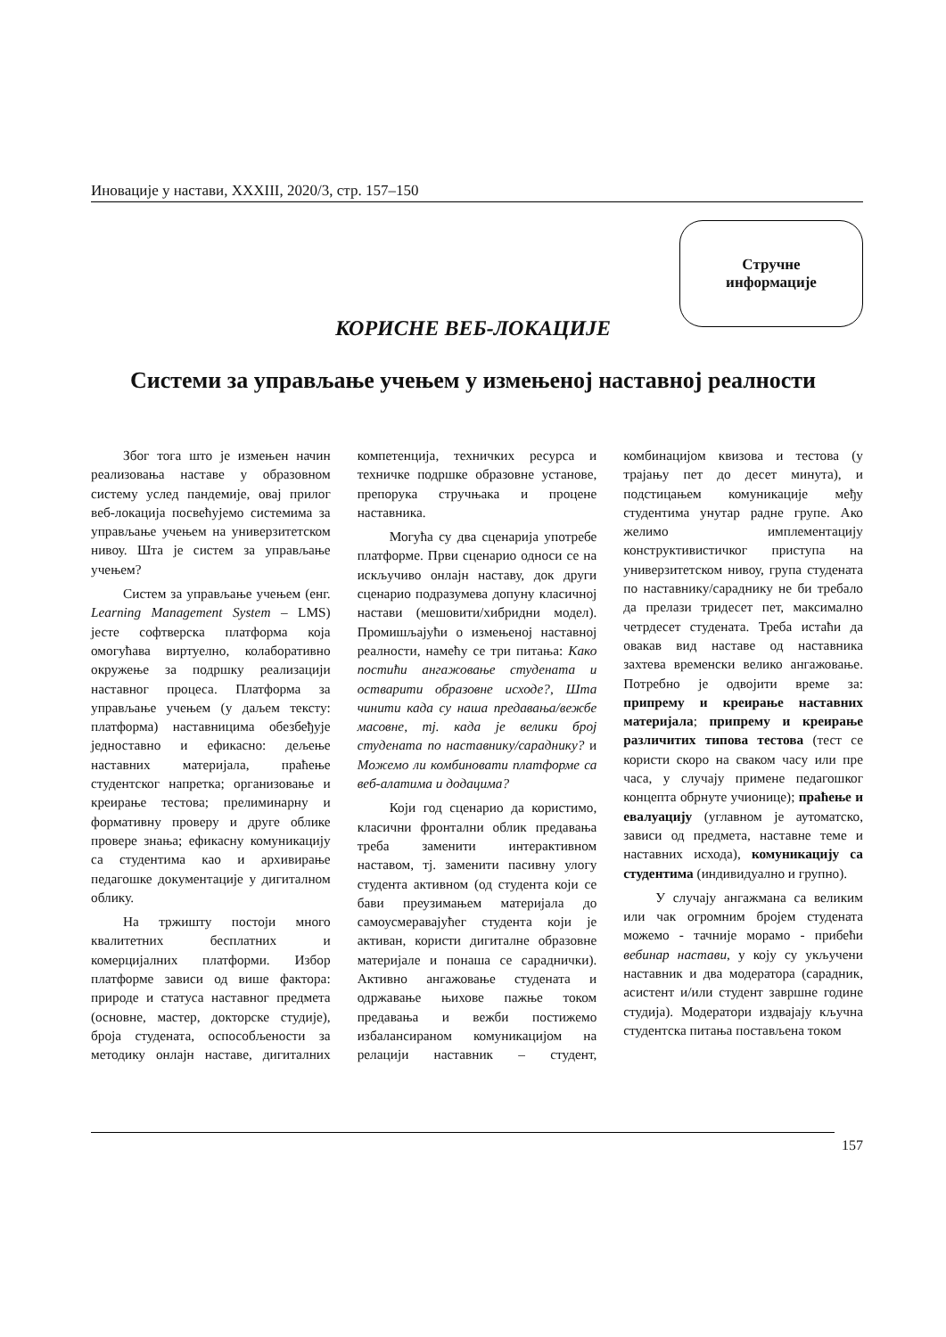Иновације у настави, XXXIII, 2020/3, стр. 157–150
Стручне
информације
КОРИСНЕ ВЕБ-ЛОКАЦИЈЕ
Системи за управљање учењем у измењеној наставној реалности
Због тога што је измењен начин реализовања наставе у образовном систему услед пандемије, овај прилог веб-локација посвећујемо системима за управљање учењем на универзитетском нивоу. Шта је систем за управљање учењем?
Систем за управљање учењем (енг. Learning Management System – LMS) јесте софтверска платформа која омогућава виртуелно, колаборативно окружење за подршку реализацији наставног процеса. Платформа за управљање учењем (у даљем тексту: платформа) наставницима обезбеђује једноставно и ефикасно: дељење наставних материјала, праћење студентског напретка; организовање и креирање тестова; прелиминарну и формативну проверу и друге облике провере знања; ефикасну комуникацију са студентима као и архивирање педагошке документације у дигиталном облику.
На тржишту постоји много квалитетних бесплатних и комерцијалних платформи. Избор платформе зависи од више фактора: природе и статуса наставног предмета (основне, мастер, докторске студије), броја студената, оспособљености за методику онлајн наставе, дигиталних компетенција, техничких ресурса и техничке подршке образовне установе, препорука стручњака и процене наставника.
Могућа су два сценарија употребе платформе. Први сценарио односи се на искључиво онлајн наставу, док други сценарио подразумева допуну класичној настави (мешовити/хибридни модел). Промишљајући о измењеној наставној реалности, намећу се три питања: Како постићи ангажовање студената и остварити образовне исходе?, Шта чинити када су наша предавања/вежбе масовне, тј. када је велики број студената по наставнику/сараднику? и Можемо ли комбиновати платформе са веб-алатима и додацима?
Који год сценарио да користимо, класични фронтални облик предавања треба заменити интерактивном наставом, тј. заменити пасивну улогу студента активном (од студента који се бави преузимањем материјала до самоусмеравајућег студента који је активан, користи дигиталне образовне материјале и понаша се сараднички). Активно ангажовање студената и одржавање њихове пажње током предавања и вежби постижемо избалансираном комуникацијом на релацији наставник – студент, комбинацијом квизова и тестова (у трајању пет до десет минута), и подстицањем комуникације међу студентима унутар радне групе. Ако желимо имплементацију конструктивистичког приступа на универзитетском нивоу, група студената по наставнику/сараднику не би требало да прелази тридесет пет, максимално четрдесет студената. Треба истаћи да овакав вид наставе од наставника захтева временски велико ангажовање. Потребно је одвојити време за: припрему и креирање наставних материјала; припрему и креирање различитих типова тестова (тест се користи скоро на сваком часу или пре часа, у случају примене педагошког концепта обрнуте учионице); праћење и евалуацију (углавном је аутоматско, зависи од предмета, наставне теме и наставних исхода), комуникацију са студентима (индивидуално и групно).
У случају ангажмана са великим или чак огромним бројем студената можемо - тачније морамо - прибећи вебинар настави, у коју су укључени наставник и два модератора (сарадник, асистент и/или студент завршне године студија). Модератори издвајају кључна студентска питања постављена током
157